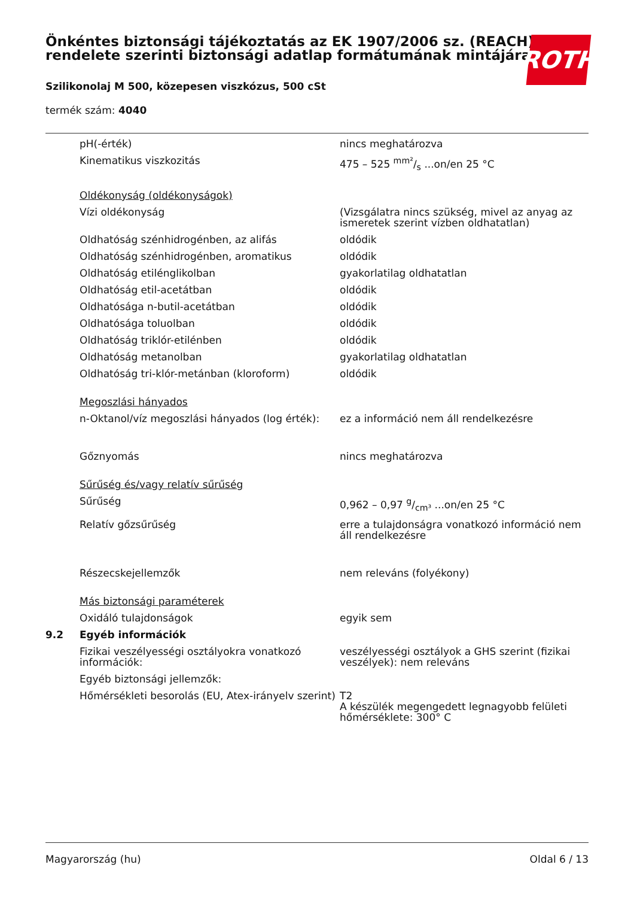Önkéntes biztonsági tájékoztatás az EK 1907/2006 sz. (REACH) rendelete szerinti biztonsági adatlap formátumának mintájára
Szilikonolaj M 500, közepesen viszkózus, 500 cSt
termék szám: 4040
ROTH
| | pH(-érték) | nincs meghatározva |
| | Kinematikus viszkozitás | 475 – 525 mm²/s ...on/en 25 °C |
| | Oldékonyság (oldékonyságok) | |
| | Vízi oldékonyság | (Vizsgálatra nincs szükség, mivel az anyag az ismeretek szerint vízben oldhatatlan) |
| | Oldhatóság szénhidrogénben, az alifás | oldódik |
| | Oldhatóság szénhidrogénben, aromatikus | oldódik |
| | Oldhatóság etilénglikolban | gyakorlatilag oldhatatlan |
| | Oldhatóság etil-acetátban | oldódik |
| | Oldhatósága n-butil-acetátban | oldódik |
| | Oldhatósága toluolban | oldódik |
| | Oldhatóság triklór-etilénben | oldódik |
| | Oldhatóság metanolban | gyakorlatilag oldhatatlan |
| | Oldhatóság tri-klór-metánban (kloroform) | oldódik |
| | Megoszlási hányados | |
| | n-Oktanol/víz megoszlási hányados (log érték): | ez a információ nem áll rendelkezésre |
| | Gőznyomás | nincs meghatározva |
| | Sűrűség és/vagy relatív sűrűség | |
| | Sűrűség | 0,962 – 0,97 g/cm³ ...on/en 25 °C |
| | Relatív gőzsűrűség | erre a tulajdonságra vonatkozó információ nem áll rendelkezésre |
| | Részecskejellemzők | nem releváns (folyékony) |
| | Más biztonsági paraméterek | |
| | Oxidáló tulajdonságok | egyik sem |
| 9.2 | Egyéb információk | |
| | Fizikai veszélyességi osztályokra vonatkozó információk: | veszélyességi osztályok a GHS szerint (fizikai veszélyek): nem releváns |
| | Egyéb biztonsági jellemzők: | |
| | Hőmérsékleti besorolás (EU, Atex-irányelv szerint) | T2 A készülék megengedett legnagyobb felületi hőmérséklete: 300° C |
Magyarország (hu) Oldal 6 / 13